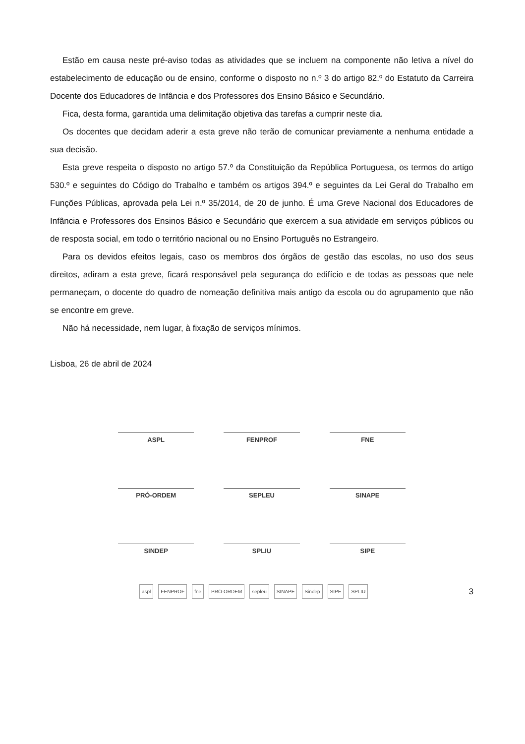Estão em causa neste pré-aviso todas as atividades que se incluem na componente não letiva a nível do estabelecimento de educação ou de ensino, conforme o disposto no n.º 3 do artigo 82.º do Estatuto da Carreira Docente dos Educadores de Infância e dos Professores dos Ensino Básico e Secundário.
Fica, desta forma, garantida uma delimitação objetiva das tarefas a cumprir neste dia.
Os docentes que decidam aderir a esta greve não terão de comunicar previamente a nenhuma entidade a sua decisão.
Esta greve respeita o disposto no artigo 57.º da Constituição da República Portuguesa, os termos do artigo 530.º e seguintes do Código do Trabalho e também os artigos 394.º e seguintes da Lei Geral do Trabalho em Funções Públicas, aprovada pela Lei n.º 35/2014, de 20 de junho. É uma Greve Nacional dos Educadores de Infância e Professores dos Ensinos Básico e Secundário que exercem a sua atividade em serviços públicos ou de resposta social, em todo o território nacional ou no Ensino Português no Estrangeiro.
Para os devidos efeitos legais, caso os membros dos órgãos de gestão das escolas, no uso dos seus direitos, adiram a esta greve, ficará responsável pela segurança do edifício e de todas as pessoas que nele permaneçam, o docente do quadro de nomeação definitiva mais antigo da escola ou do agrupamento que não se encontre em greve.
Não há necessidade, nem lugar, à fixação de serviços mínimos.
Lisboa, 26 de abril de 2024
ASPL
FENPROF
FNE
PRÓ-ORDEM
SEPLEU
SINAPE
SINDEP
SPLIU
SIPE
aspl FENPROF fne PRÓ-ORDEM sepleu SINAPE Sindep SIPE SPLIU
3